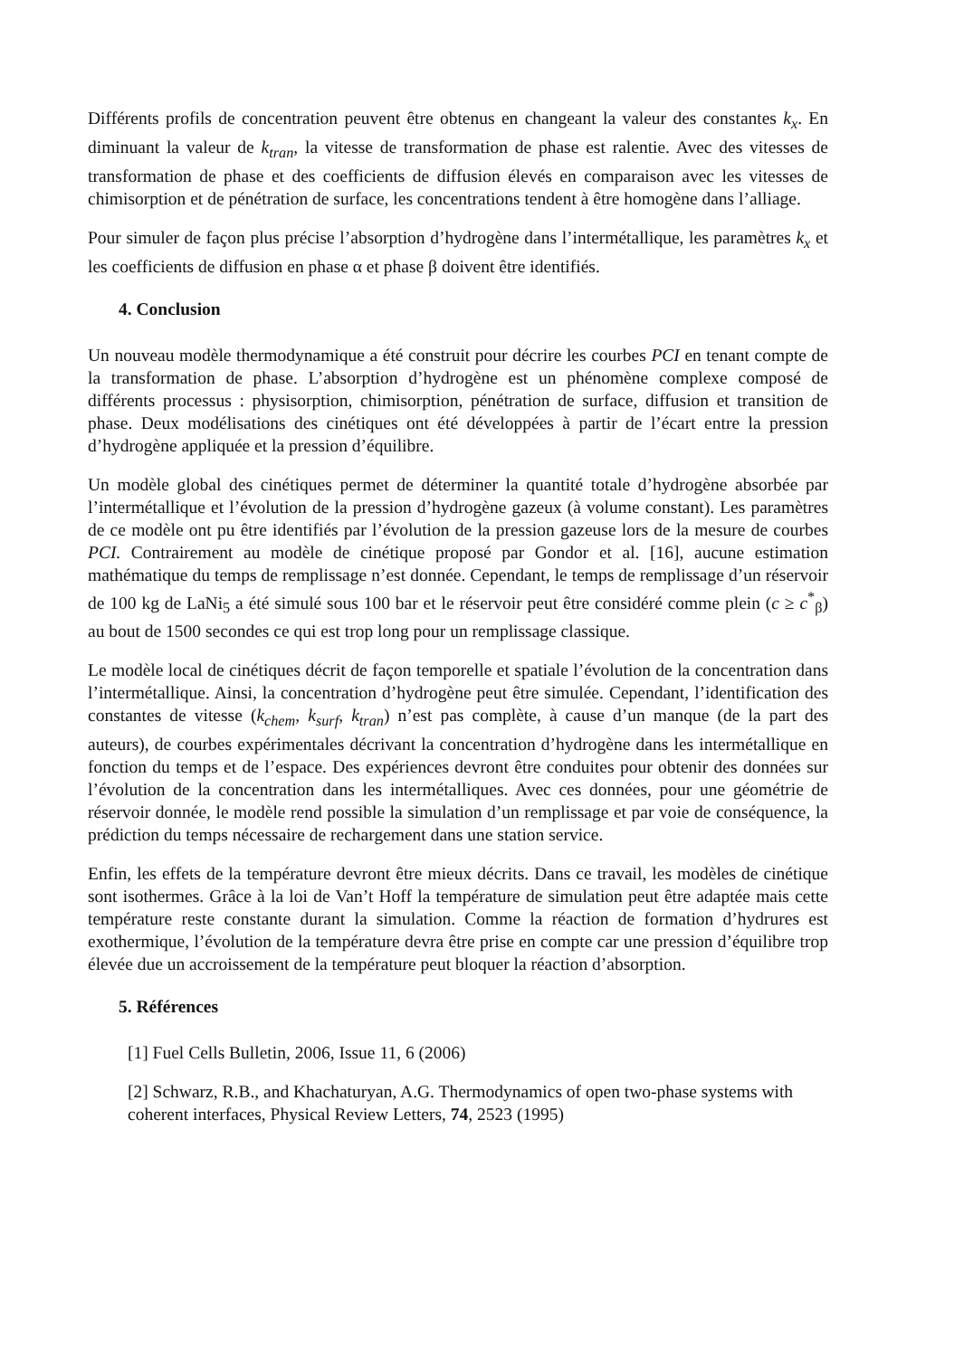Différents profils de concentration peuvent être obtenus en changeant la valeur des constantes k<sub>x</sub>. En diminuant la valeur de k<sub>tran</sub>, la vitesse de transformation de phase est ralentie. Avec des vitesses de transformation de phase et des coefficients de diffusion élevés en comparaison avec les vitesses de chimisorption et de pénétration de surface, les concentrations tendent à être homogène dans l’alliage.
Pour simuler de façon plus précise l’absorption d’hydrogène dans l’intermétallique, les paramètres k<sub>x</sub> et les coefficients de diffusion en phase α et phase β doivent être identifiés.
4. Conclusion
Un nouveau modèle thermodynamique a été construit pour décrire les courbes PCI en tenant compte de la transformation de phase. L’absorption d’hydrogène est un phénomène complexe composé de différents processus : physisorption, chimisorption, pénétration de surface, diffusion et transition de phase. Deux modélisations des cinétiques ont été développées à partir de l’écart entre la pression d’hydrogène appliquée et la pression d’équilibre.
Un modèle global des cinétiques permet de déterminer la quantité totale d’hydrogène absorbée par l’intermétallique et l’évolution de la pression d’hydrogène gazeux (à volume constant). Les paramètres de ce modèle ont pu être identifiés par l’évolution de la pression gazeuse lors de la mesure de courbes PCI. Contrairement au modèle de cinétique proposé par Gondor et al. [16], aucune estimation mathématique du temps de remplissage n’est donnée. Cependant, le temps de remplissage d’un réservoir de 100 kg de LaNi<sub>5</sub> a été simulé sous 100 bar et le réservoir peut être considéré comme plein (c ≥ c<sup>*</sup><sub>β</sub>) au bout de 1500 secondes ce qui est trop long pour un remplissage classique.
Le modèle local de cinétiques décrit de façon temporelle et spatiale l’évolution de la concentration dans l’intermétallique. Ainsi, la concentration d’hydrogène peut être simulée. Cependant, l’identification des constantes de vitesse (k<sub>chem</sub>, k<sub>surf</sub>, k<sub>tran</sub>) n’est pas complète, à cause d’un manque (de la part des auteurs), de courbes expérimentales décrivant la concentration d’hydrogène dans les intermétallique en fonction du temps et de l’espace. Des expériences devront être conduites pour obtenir des données sur l’évolution de la concentration dans les intermétalliques. Avec ces données, pour une géométrie de réservoir donnée, le modèle rend possible la simulation d’un remplissage et par voie de conséquence, la prédiction du temps nécessaire de rechargement dans une station service.
Enfin, les effets de la température devront être mieux décrits. Dans ce travail, les modèles de cinétique sont isothermes. Grâce à la loi de Van’t Hoff la température de simulation peut être adaptée mais cette température reste constante durant la simulation. Comme la réaction de formation d’hydrures est exothermique, l’évolution de la température devra être prise en compte car une pression d’équilibre trop élevée due un accroissement de la température peut bloquer la réaction d’absorption.
5. Références
[1] Fuel Cells Bulletin, 2006, Issue 11, 6 (2006)
[2] Schwarz, R.B., and Khachaturyan, A.G. Thermodynamics of open two-phase systems with coherent interfaces, Physical Review Letters, 74, 2523 (1995)